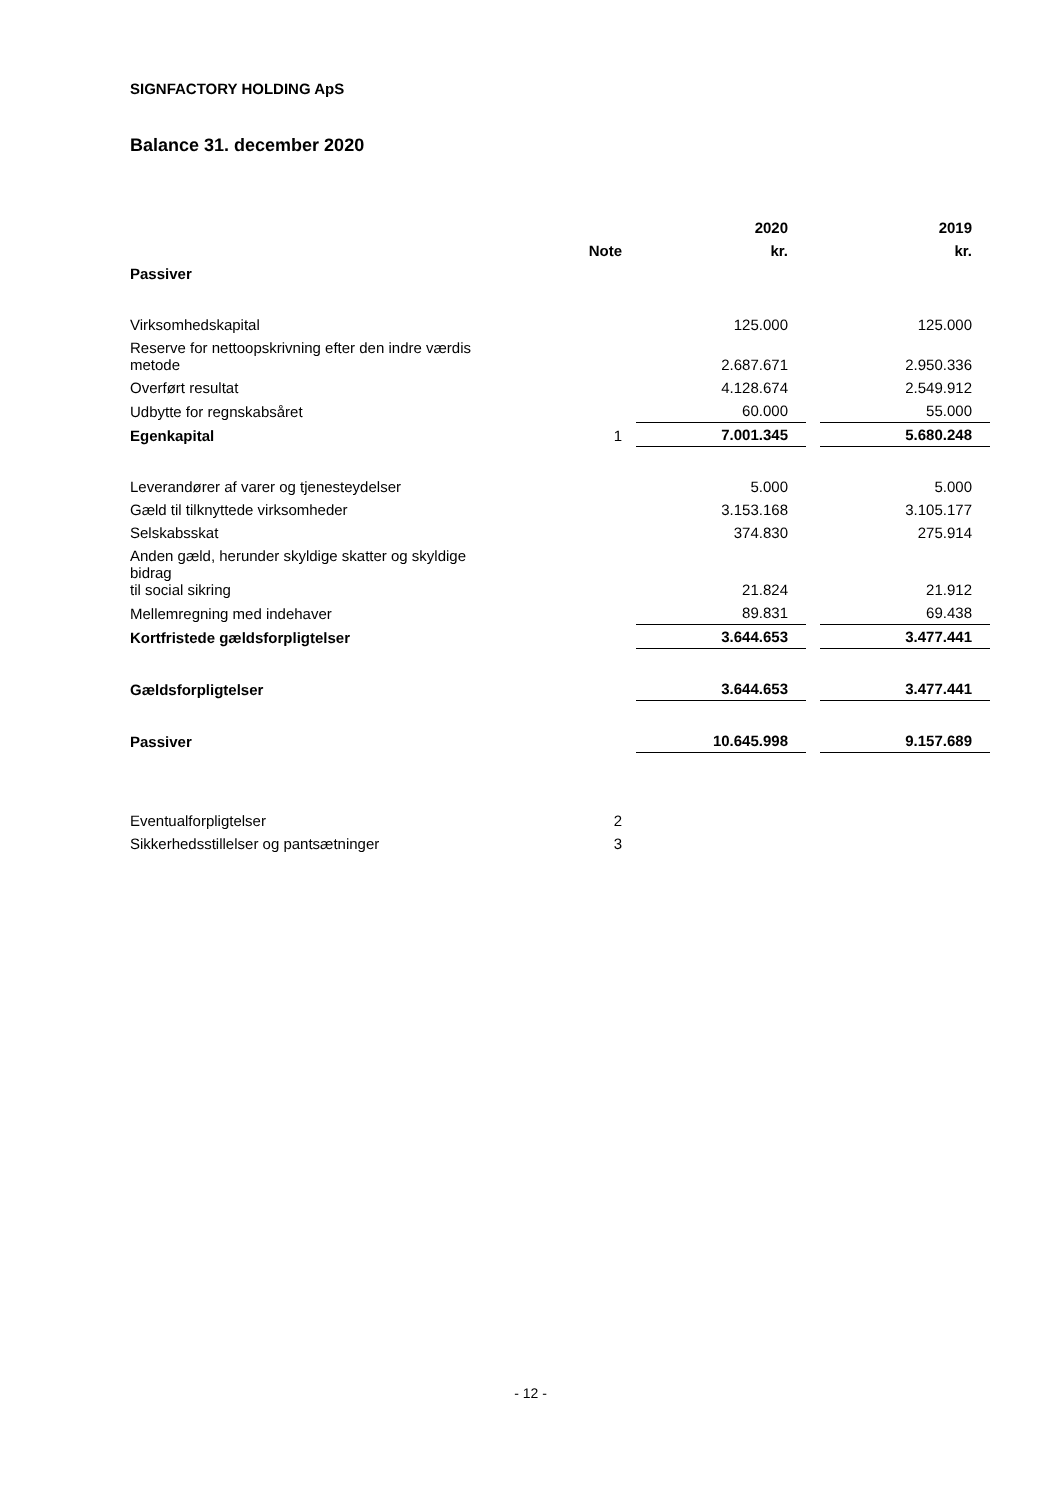SIGNFACTORY HOLDING ApS
Balance 31. december 2020
| | | | 2020 | | 2019 |
| | Note | | kr. | | kr. |
| Passiver | | | | | |
| Virksomhedskapital | | | 125.000 | | 125.000 |
| Reserve for nettoopskrivning efter den indre værdis metode | | | 2.687.671 | | 2.950.336 |
| Overført resultat | | | 4.128.674 | | 2.549.912 |
| Udbytte for regnskabsåret | | | 60.000 | | 55.000 |
| Egenkapital | 1 | | 7.001.345 | | 5.680.248 |
| Leverandører af varer og tjenesteydelser | | | 5.000 | | 5.000 |
| Gæld til tilknyttede virksomheder | | | 3.153.168 | | 3.105.177 |
| Selskabsskat | | | 374.830 | | 275.914 |
| Anden gæld, herunder skyldige skatter og skyldige bidrag til social sikring | | | 21.824 | | 21.912 |
| Mellemregning med indehaver | | | 89.831 | | 69.438 |
| Kortfristede gældsforpligtelser | | | 3.644.653 | | 3.477.441 |
| Gældsforpligtelser | | | 3.644.653 | | 3.477.441 |
| Passiver | | | 10.645.998 | | 9.157.689 |
| Eventualforpligtelser | 2 | | | | |
| Sikkerhedsstillelser og pantsætninger | 3 | | | | |
- 12 -